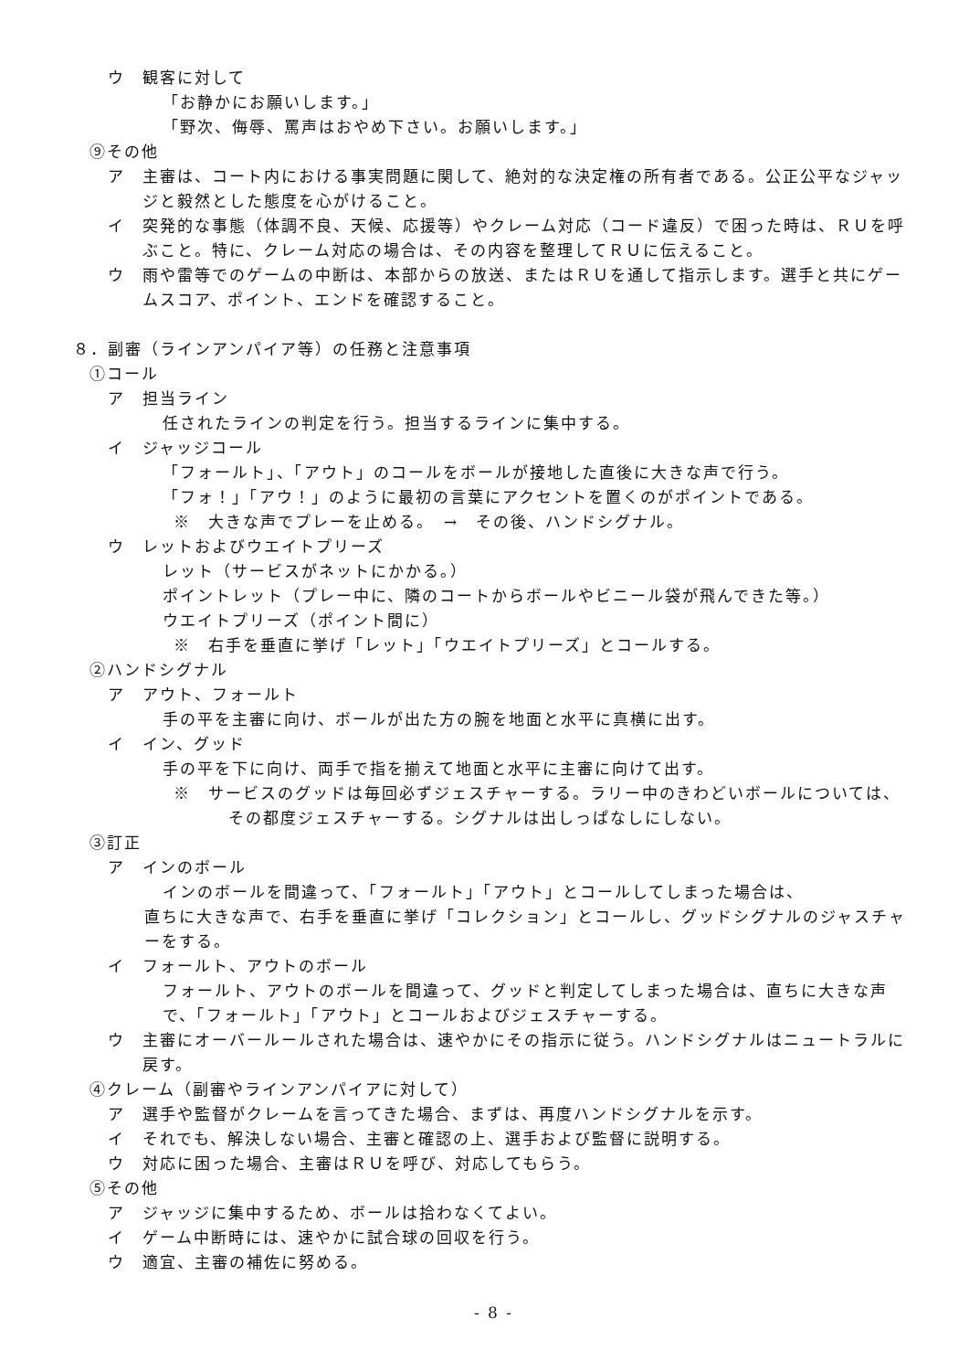ウ　観客に対して
「お静かにお願いします。」
「野次、侮辱、罵声はおやめ下さい。お願いします。」
⑨その他
ア　主審は、コート内における事実問題に関して、絶対的な決定権の所有者である。公正公平なジャッジと毅然とした態度を心がけること。
イ　突発的な事態（体調不良、天候、応援等）やクレーム対応（コード違反）で困った時は、ＲＵを呼ぶこと。特に、クレーム対応の場合は、その内容を整理してＲＵに伝えること。
ウ　雨や雷等でのゲームの中断は、本部からの放送、またはＲＵを通して指示します。選手と共にゲームスコア、ポイント、エンドを確認すること。
８．副審（ラインアンパイア等）の任務と注意事項
①コール
ア　担当ライン
任されたラインの判定を行う。担当するラインに集中する。
イ　ジャッジコール
「フォールト」、「アウト」のコールをボールが接地した直後に大きな声で行う。
「フォ！」「アウ！」のように最初の言葉にアクセントを置くのがポイントである。
※　大きな声でプレーを止める。　→　その後、ハンドシグナル。
ウ　レットおよびウエイトプリーズ
レット（サービスがネットにかかる。）
ポイントレット（プレー中に、隣のコートからボールやビニール袋が飛んできた等。）
ウエイトプリーズ（ポイント間に）
※　右手を垂直に挙げ「レット」「ウエイトプリーズ」とコールする。
②ハンドシグナル
ア　アウト、フォールト
手の平を主審に向け、ボールが出た方の腕を地面と水平に真横に出す。
イ　イン、グッド
手の平を下に向け、両手で指を揃えて地面と水平に主審に向けて出す。
※　サービスのグッドは毎回必ずジェスチャーする。ラリー中のきわどいボールについては、その都度ジェスチャーする。シグナルは出しっぱなしにしない。
③訂正
ア　インのボール
インのボールを間違って、「フォールト」「アウト」とコールしてしまった場合は、
直ちに大きな声で、右手を垂直に挙げ「コレクション」とコールし、グッドシグナルのジャスチャーをする。
イ　フォールト、アウトのボール
フォールト、アウトのボールを間違って、グッドと判定してしまった場合は、直ちに大きな声で、「フォールト」「アウト」とコールおよびジェスチャーする。
ウ　主審にオーバールールされた場合は、速やかにその指示に従う。ハンドシグナルはニュートラルに戻す。
④クレーム（副審やラインアンパイアに対して）
ア　選手や監督がクレームを言ってきた場合、まずは、再度ハンドシグナルを示す。
イ　それでも、解決しない場合、主審と確認の上、選手および監督に説明する。
ウ　対応に困った場合、主審はＲＵを呼び、対応してもらう。
⑤その他
ア　ジャッジに集中するため、ボールは拾わなくてよい。
イ　ゲーム中断時には、速やかに試合球の回収を行う。
ウ　適宜、主審の補佐に努める。
- 8 -